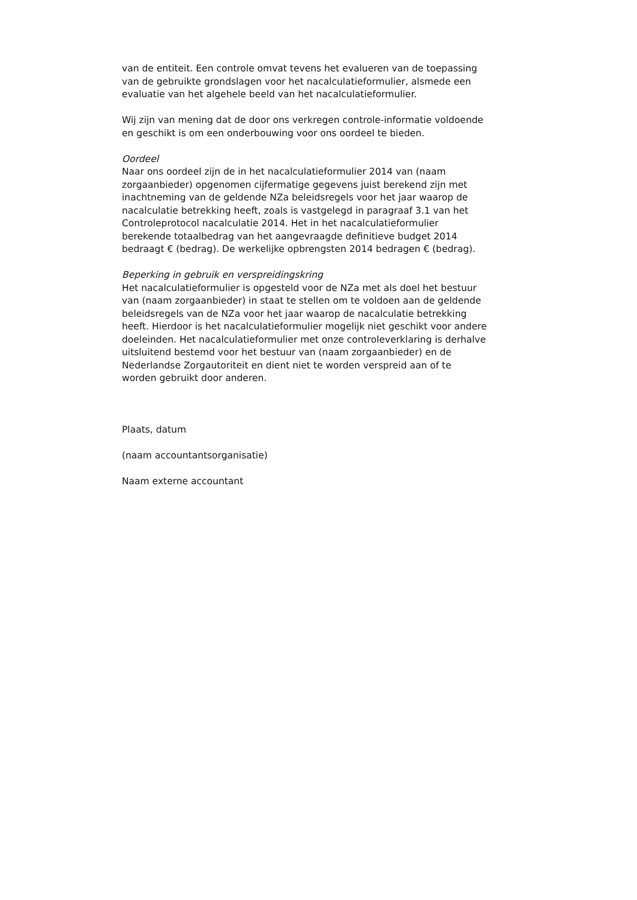van de entiteit. Een controle omvat tevens het evalueren van de toepassing van de gebruikte grondslagen voor het nacalculatieformulier, alsmede een evaluatie van het algehele beeld van het nacalculatieformulier.
Wij zijn van mening dat de door ons verkregen controle-informatie voldoende en geschikt is om een onderbouwing voor ons oordeel te bieden.
Oordeel
Naar ons oordeel zijn de in het nacalculatieformulier 2014 van (naam zorgaanbieder) opgenomen cijfermatige gegevens juist berekend zijn met inachtneming van de geldende NZa beleidsregels voor het jaar waarop de nacalculatie betrekking heeft, zoals is vastgelegd in paragraaf 3.1 van het Controleprotocol nacalculatie 2014. Het in het nacalculatieformulier berekende totaalbedrag van het aangevraagde definitieve budget 2014 bedraagt € (bedrag). De werkelijke opbrengsten 2014 bedragen € (bedrag).
Beperking in gebruik en verspreidingskring
Het nacalculatieformulier is opgesteld voor de NZa met als doel het bestuur van (naam zorgaanbieder) in staat te stellen om te voldoen aan de geldende beleidsregels van de NZa voor het jaar waarop de nacalculatie betrekking heeft. Hierdoor is het nacalculatieformulier mogelijk niet geschikt voor andere doeleinden. Het nacalculatieformulier met onze controleverklaring is derhalve uitsluitend bestemd voor het bestuur van (naam zorgaanbieder) en de Nederlandse Zorgautoriteit en dient niet te worden verspreid aan of te worden gebruikt door anderen.
Plaats, datum
(naam accountantsorganisatie)
Naam externe accountant